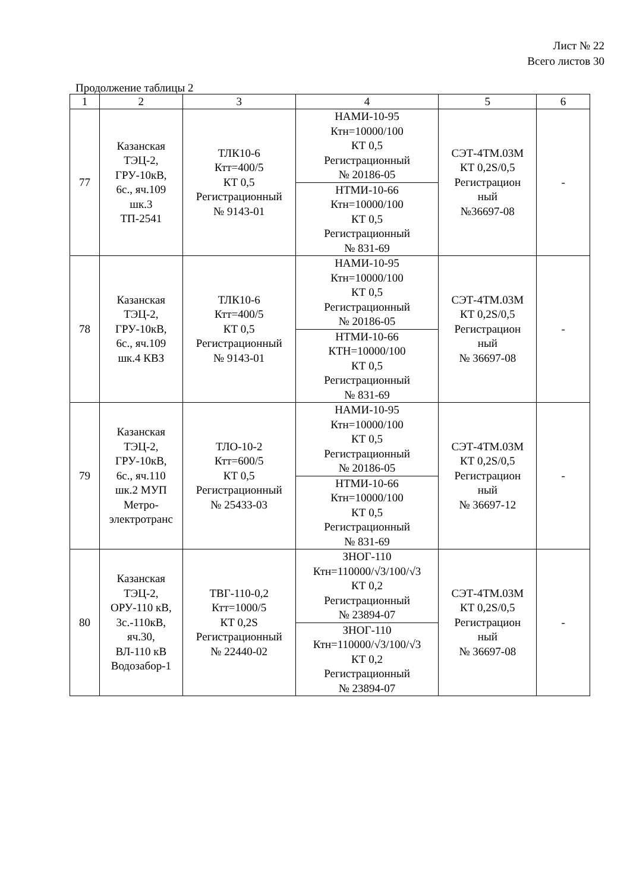Лист № 22
Всего листов 30
Продолжение таблицы 2
| 1 | 2 | 3 | 4 | 5 | 6 |
| 77 | Казанская ТЭЦ-2, ГРУ-10кВ, 6с., яч.109 шк.3 ТП-2541 | ТЛК10-6 Ктт=400/5 КТ 0,5 Регистрационный № 9143-01 | НАМИ-10-95 Ктн=10000/100 КТ 0,5 Регистрационный № 20186-05 | СЭТ-4ТМ.03М КТ 0,2S/0,5 Регистрацион ный №36697-08 | - |
| | | | НТМИ-10-66 Ктн=10000/100 КТ 0,5 Регистрационный № 831-69 | | |
| 78 | Казанская ТЭЦ-2, ГРУ-10кВ, 6с., яч.109 шк.4 КВЗ | ТЛК10-6 Ктт=400/5 КТ 0,5 Регистрационный № 9143-01 | НАМИ-10-95 Ктн=10000/100 КТ 0,5 Регистрационный № 20186-05 | СЭТ-4ТМ.03М КТ 0,2S/0,5 Регистрацион ный № 36697-08 | - |
| | | | НТМИ-10-66 КТН=10000/100 КТ 0,5 Регистрационный № 831-69 | | |
| 79 | Казанская ТЭЦ-2, ГРУ-10кВ, 6с., яч.110 шк.2 МУП Метро- электротранс | ТЛО-10-2 Ктт=600/5 КТ 0,5 Регистрационный № 25433-03 | НАМИ-10-95 Ктн=10000/100 КТ 0,5 Регистрационный № 20186-05 | СЭТ-4ТМ.03М КТ 0,2S/0,5 Регистрацион ный № 36697-12 | - |
| | | | НТМИ-10-66 Ктн=10000/100 КТ 0,5 Регистрационный № 831-69 | | |
| 80 | Казанская ТЭЦ-2, ОРУ-110 кВ, 3с.-110кВ, яч.30, ВЛ-110 кВ Водозабор-1 | ТВГ-110-0,2 Ктт=1000/5 КТ 0,2S Регистрационный № 22440-02 | ЗНОГ-110 Ктн=110000/√3/100/√3 КТ 0,2 Регистрационный № 23894-07 | СЭТ-4ТМ.03М КТ 0,2S/0,5 Регистрацион ный № 36697-08 | - |
| | | | ЗНОГ-110 Ктн=110000/√3/100/√3 КТ 0,2 Регистрационный № 23894-07 | | |